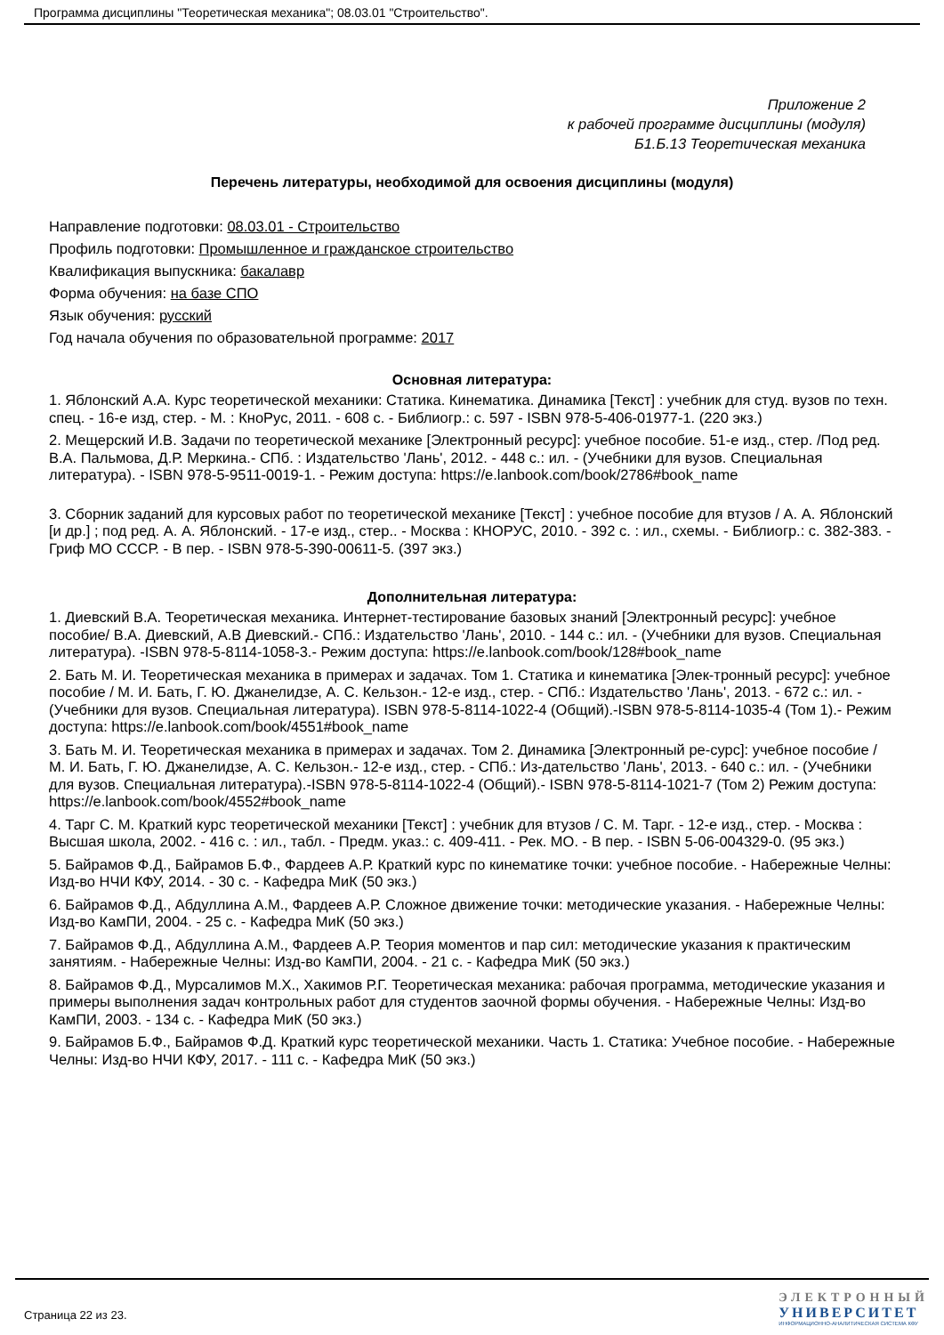Программа дисциплины "Теоретическая механика"; 08.03.01 "Строительство".
Приложение 2
к рабочей программе дисциплины (модуля)
Б1.Б.13 Теоретическая механика
Перечень литературы, необходимой для освоения дисциплины (модуля)
Направление подготовки: 08.03.01 - Строительство
Профиль подготовки: Промышленное и гражданское строительство
Квалификация выпускника: бакалавр
Форма обучения: на базе СПО
Язык обучения: русский
Год начала обучения по образовательной программе: 2017
Основная литература:
1. Яблонский А.А. Курс теоретической механики: Статика. Кинематика. Динамика [Текст] : учебник для студ. вузов по техн. спец. - 16-е изд, стер. - М. : КноРус, 2011. - 608 с. - Библиогр.: с. 597 - ISBN 978-5-406-01977-1. (220 экз.)
2. Мещерский И.В. Задачи по теоретической механике [Электронный ресурс]: учебное пособие. 51-е изд., стер. /Под ред. В.А. Пальмова, Д.Р. Меркина.- СПб. : Издательство 'Лань', 2012. - 448 с.: ил. - (Учебники для вузов. Специальная литература). - ISBN 978-5-9511-0019-1. - Режим доступа: https://e.lanbook.com/book/2786#book_name
3. Сборник заданий для курсовых работ по теоретической механике [Текст] : учебное пособие для втузов / А. А. Яблонский [и др.] ; под ред. А. А. Яблонский. - 17-е изд., стер.. - Москва : КНОРУС, 2010. - 392 с. : ил., схемы. - Библиогр.: с. 382-383. - Гриф МО СССР. - В пер. - ISBN 978-5-390-00611-5. (397 экз.)
Дополнительная литература:
1. Диевский В.А. Теоретическая механика. Интернет-тестирование базовых знаний [Электронный ресурс]: учебное пособие/ В.А. Диевский, А.В Диевский.- СПб.: Издательство 'Лань', 2010. - 144 с.: ил. - (Учебники для вузов. Специальная литература). -ISBN 978-5-8114-1058-3.- Режим доступа: https://e.lanbook.com/book/128#book_name
2. Бать М. И. Теоретическая механика в примерах и задачах. Том 1. Статика и кинематика [Элек-тронный ресурс]: учебное пособие / М. И. Бать, Г. Ю. Джанелидзе, А. С. Кельзон.- 12-е изд., стер. - СПб.: Издательство 'Лань', 2013. - 672 с.: ил. - (Учебники для вузов. Специальная литература). ISBN 978-5-8114-1022-4 (Общий).-ISBN 978-5-8114-1035-4 (Том 1).- Режим доступа: https://e.lanbook.com/book/4551#book_name
3. Бать М. И. Теоретическая механика в примерах и задачах. Том 2. Динамика [Электронный ре-сурс]: учебное пособие / М. И. Бать, Г. Ю. Джанелидзе, А. С. Кельзон.- 12-е изд., стер. - СПб.: Из-дательство 'Лань', 2013. - 640 с.: ил. - (Учебники для вузов. Специальная литература).-ISBN 978-5-8114-1022-4 (Общий).- ISBN 978-5-8114-1021-7 (Том 2) Режим доступа: https://e.lanbook.com/book/4552#book_name
4. Тарг С. М. Краткий курс теоретической механики [Текст] : учебник для втузов / С. М. Тарг. - 12-е изд., стер. - Москва : Высшая школа, 2002. - 416 с. : ил., табл. - Предм. указ.: с. 409-411. - Рек. МО. - В пер. - ISBN 5-06-004329-0. (95 экз.)
5. Байрамов Ф.Д., Байрамов Б.Ф., Фардеев А.Р. Краткий курс по кинематике точки: учебное пособие. - Набережные Челны: Изд-во НЧИ КФУ, 2014. - 30 с. - Кафедра МиК (50 экз.)
6. Байрамов Ф.Д., Абдуллина А.М., Фардеев А.Р. Сложное движение точки: методические указания. - Набережные Челны: Изд-во КамПИ, 2004. - 25 с. - Кафедра МиК (50 экз.)
7. Байрамов Ф.Д., Абдуллина А.М., Фардеев А.Р. Теория моментов и пар сил: методические указания к практическим занятиям. - Набережные Челны: Изд-во КамПИ, 2004. - 21 с. - Кафедра МиК (50 экз.)
8. Байрамов Ф.Д., Мурсалимов М.Х., Хакимов Р.Г. Теоретическая механика: рабочая программа, методические указания и примеры выполнения задач контрольных работ для студентов заочной формы обучения. - Набережные Челны: Изд-во КамПИ, 2003. - 134 с. - Кафедра МиК (50 экз.)
9. Байрамов Б.Ф., Байрамов Ф.Д. Краткий курс теоретической механики. Часть 1. Статика: Учебное пособие. - Набережные Челны: Изд-во НЧИ КФУ, 2017. - 111 с. - Кафедра МиК (50 экз.)
Страница 22 из 23.
ЭЛЕКТРОННЫЙ
УНИВЕРСИТЕТ
ИНФОРМАЦИОННО-АНАЛИТИЧЕСКАЯ СИСТЕМА КФУ